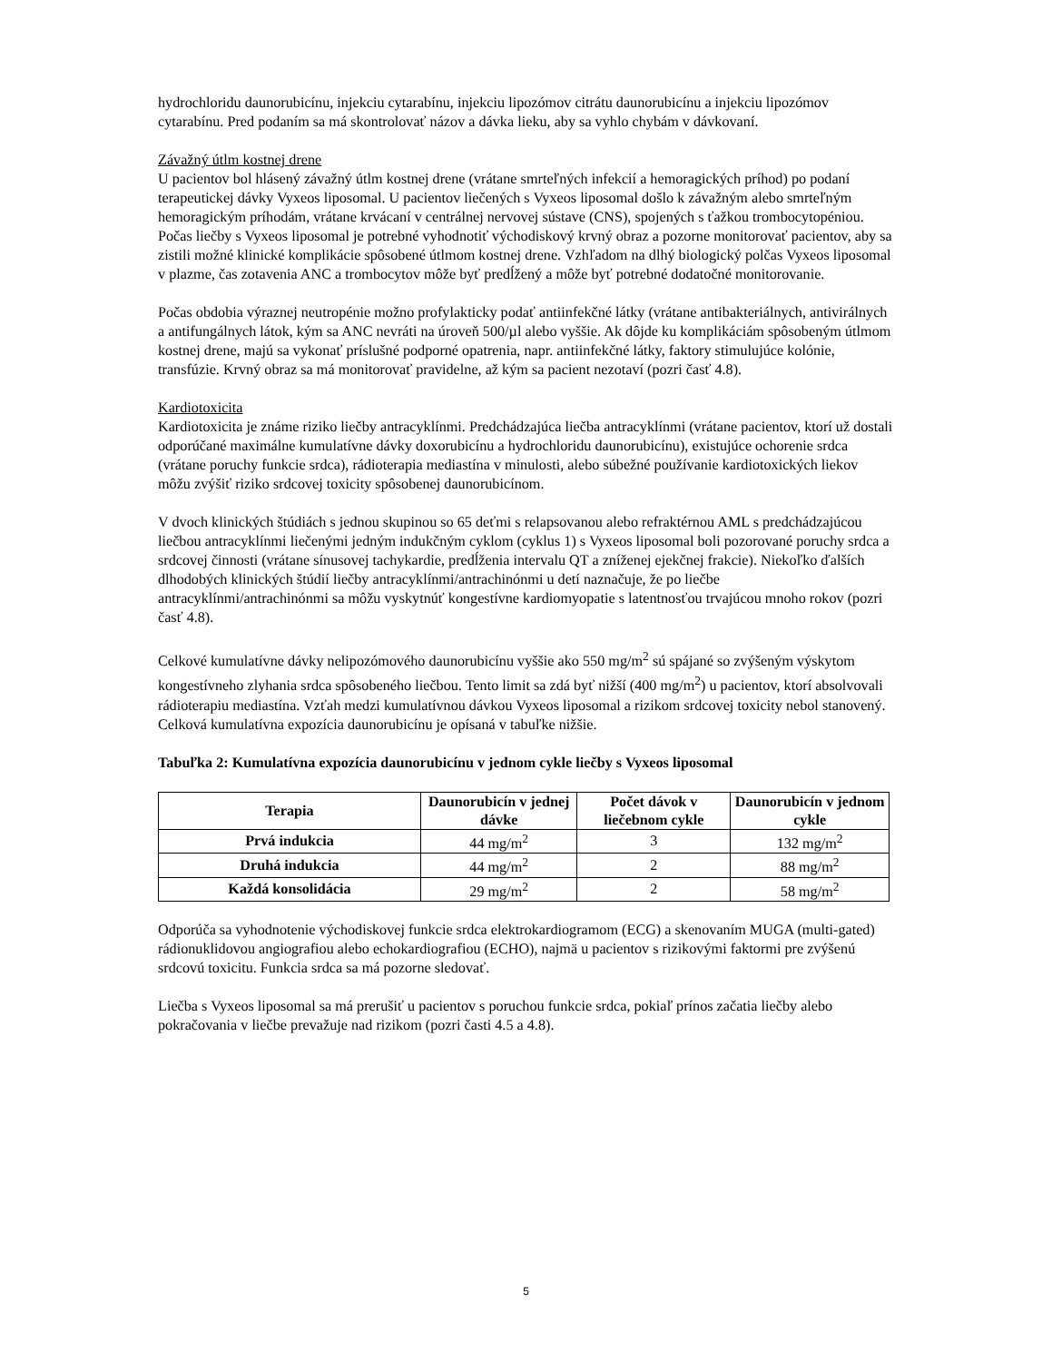hydrochloridu daunorubicínu, injekciu cytarabínu, injekciu lipozómov citrátu daunorubicínu a injekciu lipozómov cytarabínu. Pred podaním sa má skontrolovať názov a dávka lieku, aby sa vyhlo chybám v dávkovaní.
Závažný útlm kostnej drene
U pacientov bol hlásený závažný útlm kostnej drene (vrátane smrteľných infekcií a hemoragických príhod) po podaní terapeutickej dávky Vyxeos liposomal. U pacientov liečených s Vyxeos liposomal došlo k závažným alebo smrteľným hemoragickým príhodám, vrátane krvácaní v centrálnej nervovej sústave (CNS), spojených s ťažkou trombocytopéniou. Počas liečby s Vyxeos liposomal je potrebné vyhodnotiť východiskový krvný obraz a pozorne monitorovať pacientov, aby sa zistili možné klinické komplikácie spôsobené útlmom kostnej drene. Vzhľadom na dlhý biologický polčas Vyxeos liposomal v plazme, čas zotavenia ANC a trombocytov môže byť predĺžený a môže byť potrebné dodatočné monitorovanie.
Počas obdobia výraznej neutropénie možno profylakticky podať antiinfekčné látky (vrátane antibakteriálnych, antivirálnych a antifungálnych látok, kým sa ANC nevráti na úroveň 500/µl alebo vyššie. Ak dôjde ku komplikáciám spôsobeným útlmom kostnej drene, majú sa vykonať príslušné podporné opatrenia, napr. antiinfekčné látky, faktory stimulujúce kolónie, transfúzie. Krvný obraz sa má monitorovať pravidelne, až kým sa pacient nezotaví (pozri časť 4.8).
Kardiotoxicita
Kardiotoxicita je známe riziko liečby antracyklínmi. Predchádzajúca liečba antracyklínmi (vrátane pacientov, ktorí už dostali odporúčané maximálne kumulatívne dávky doxorubicínu a hydrochloridu daunorubicínu), existujúce ochorenie srdca (vrátane poruchy funkcie srdca), rádioterapia mediastína v minulosti, alebo súbežné používanie kardiotoxických liekov môžu zvýšiť riziko srdcovej toxicity spôsobenej daunorubicínom.
V dvoch klinických štúdiách s jednou skupinou so 65 deťmi s relapsovanou alebo refraktérnou AML s predchádzajúcou liečbou antracyklínmi liečenými jedným indukčným cyklom (cyklus 1) s Vyxeos liposomal boli pozorované poruchy srdca a srdcovej činnosti (vrátane sínusovej tachykardie, predĺženia intervalu QT a zníženej ejekčnej frakcie). Niekoľko ďalších dlhodobých klinických štúdií liečby antracyklínmi/antrachinónmi u detí naznačuje, že po liečbe antracyklínmi/antrachinónmi sa môžu vyskytnúť kongestívne kardiomyopatie s latentnosťou trvajúcou mnoho rokov (pozri časť 4.8).
Celkové kumulatívne dávky nelipozómového daunorubicínu vyššie ako 550 mg/m<sup>2</sup> sú spájané so zvýšeným výskytom kongestívneho zlyhania srdca spôsobeného liečbou. Tento limit sa zdá byť nižší (400 mg/m<sup>2</sup>) u pacientov, ktorí absolvovali rádioterapiu mediastína. Vzťah medzi kumulatívnou dávkou Vyxeos liposomal a rizikom srdcovej toxicity nebol stanovený. Celková kumulatívna expozícia daunorubicínu je opísaná v tabuľke nižšie.
Tabuľka 2: Kumulatívna expozícia daunorubicínu v jednom cykle liečby s Vyxeos liposomal
| Terapia | Daunorubicín v jednej dávke | Počet dávok v liečebnom cykle | Daunorubicín v jednom cykle |
| --- | --- | --- | --- |
| Prvá indukcia | 44 mg/m<sup>2</sup> | 3 | 132 mg/m<sup>2</sup> |
| Druhá indukcia | 44 mg/m<sup>2</sup> | 2 | 88 mg/m<sup>2</sup> |
| Každá konsolidácia | 29 mg/m<sup>2</sup> | 2 | 58 mg/m<sup>2</sup> |
Odporúča sa vyhodnotenie východiskovej funkcie srdca elektrokardiogramom (ECG) a skenovaním MUGA (multi-gated) rádionuklidovou angiografiou alebo echokardiografiou (ECHO), najmä u pacientov s rizikovými faktormi pre zvýšenú srdcovú toxicitu. Funkcia srdca sa má pozorne sledovať.
Liečba s Vyxeos liposomal sa má prerušiť u pacientov s poruchou funkcie srdca, pokiaľ prínos začatia liečby alebo pokračovania v liečbe prevažuje nad rizikom (pozri časti 4.5 a 4.8).
5